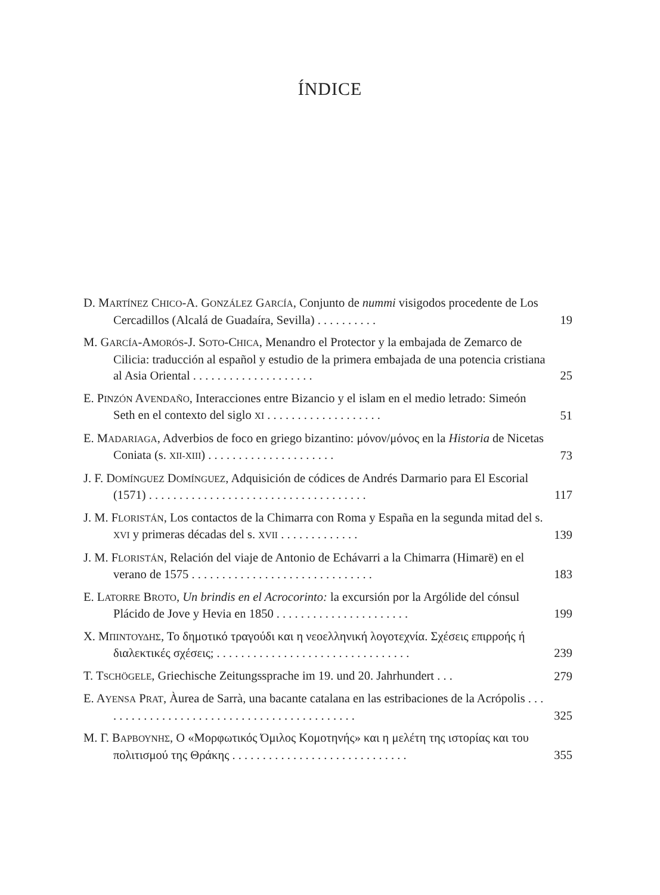ÍNDICE
D. MARTÍNEZ CHICO-A. GONZÁLEZ GARCÍA, Conjunto de nummi visigodos procedente de Los Cercadillos (Alcalá de Guadaíra, Sevilla) . . . . . . . . . .
19
M. GARCÍA-AMORÓS-J. SOTO-CHICA, Menandro el Protector y la embajada de Zemarco de Cilicia: traducción al español y estudio de la primera embajada de una potencia cristiana al Asia Oriental . . . . . . . . . . . . . . . . . . . .
25
E. PINZÓN AVENDAÑO, Interacciones entre Bizancio y el islam en el medio letrado: Simeón Seth en el contexto del siglo XI . . . . . . . . . . . . . . . . . . .
51
E. MADARIAGA, Adverbios de foco en griego bizantino: μόνον/μόνος en la Historia de Nicetas Coniata (s. XII-XIII) . . . . . . . . . . . . . . . . . . . . .
73
J. F. DOMÍNGUEZ DOMÍNGUEZ, Adquisición de códices de Andrés Darmario para El Escorial (1571) . . . . . . . . . . . . . . . . . . . . . . . . . . . . . . . . . . . .
117
J. M. FLORISTÁN, Los contactos de la Chimarra con Roma y España en la segunda mitad del s. XVI y primeras décadas del s. XVII . . . . . . . . . . . . .
139
J. M. FLORISTÁN, Relación del viaje de Antonio de Echávarri a la Chimarra (Himarë) en el verano de 1575 . . . . . . . . . . . . . . . . . . . . . . . . . . . . . .
183
E. LATORRE BROTO, Un brindis en el Acrocorinto: la excursión por la Argólide del cónsul Plácido de Jove y Hevia en 1850 . . . . . . . . . . . . . . . . . . . . . .
199
Χ. ΜΠΙΝΤΟΥΔΗΣ, Το δημοτικό τραγούδι και η νεοελληνική λογοτεχνία. Σχέσεις επιρροής ή διαλεκτικές σχέσεις; . . . . . . . . . . . . . . . . . . . . . . . . . . . . . . . .
239
T. TSCHÖGELE, Griechische Zeitungssprache im 19. und 20. Jahrhundert . . .
279
E. AYENSA PRAT, Àurea de Sarrà, una bacante catalana en las estribaciones de la Acrópolis . . . . . . . . . . . . . . . . . . . . . . . . . . . . . . . . . . . . . . . . . . .
325
Μ. Γ. ΒΑΡΒΟΥΝΗΣ, Ο «Μορφωτικός Όμιλος Κομοτηνής» και η μελέτη της ιστορίας και του πολιτισμού της Θράκης . . . . . . . . . . . . . . . . . . . . . . . . . . . . .
355